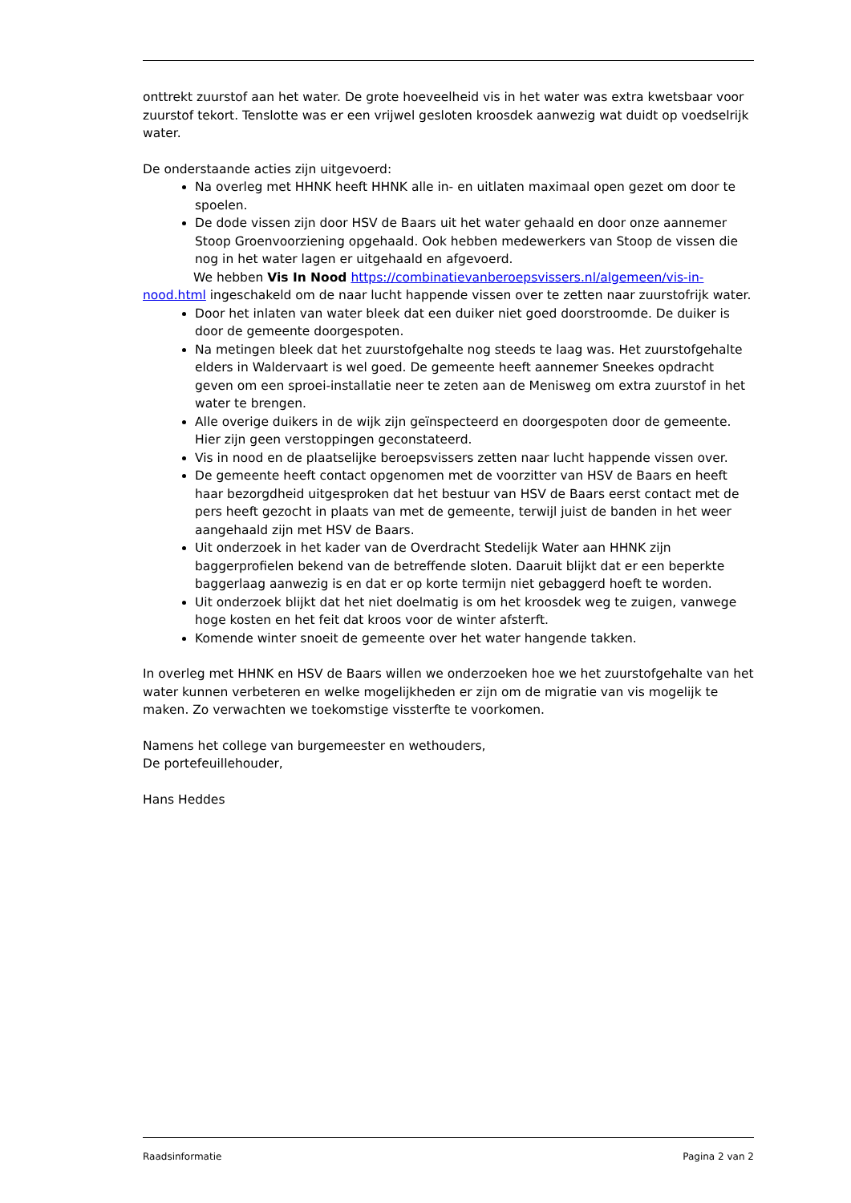onttrekt zuurstof aan het water. De grote hoeveelheid vis in het water was extra kwetsbaar voor zuurstof tekort. Tenslotte was er een vrijwel gesloten kroosdek aanwezig wat duidt op voedselrijk water.
De onderstaande acties zijn uitgevoerd:
Na overleg met HHNK heeft HHNK alle in- en uitlaten maximaal open gezet om door te spoelen.
De dode vissen zijn door HSV de Baars uit het water gehaald en door onze aannemer Stoop Groenvoorziening opgehaald. Ook hebben medewerkers van Stoop de vissen die nog in het water lagen er uitgehaald en afgevoerd.
We hebben Vis In Nood https://combinatievanberoepsvissers.nl/algemeen/vis-in-nood.html ingeschakeld om de naar lucht happende vissen over te zetten naar zuurstofrijk water.
Door het inlaten van water bleek dat een duiker niet goed doorstroomde. De duiker is door de gemeente doorgespoten.
Na metingen bleek dat het zuurstofgehalte nog steeds te laag was. Het zuurstofgehalte elders in Waldervaart is wel goed. De gemeente heeft aannemer Sneekes opdracht geven om een sproei-installatie neer te zeten aan de Menisweg om extra zuurstof in het water te brengen.
Alle overige duikers in de wijk zijn geïnspecteerd en doorgespoten door de gemeente. Hier zijn geen verstoppingen geconstateerd.
Vis in nood en de plaatselijke beroepsvissers zetten naar lucht happende vissen over.
De gemeente heeft contact opgenomen met de voorzitter van HSV de Baars en heeft haar bezorgdheid uitgesproken dat het bestuur van HSV de Baars eerst contact met de pers heeft gezocht in plaats van met de gemeente, terwijl juist de banden in het weer aangehaald zijn met HSV de Baars.
Uit onderzoek in het kader van de Overdracht Stedelijk Water aan HHNK zijn baggerprofielen bekend van de betreffende sloten. Daaruit blijkt dat er een beperkte baggerlaag aanwezig is en dat er op korte termijn niet gebaggerd hoeft te worden.
Uit onderzoek blijkt dat het niet doelmatig is om het kroosdek weg te zuigen, vanwege hoge kosten en het feit dat kroos voor de winter afsterft.
Komende winter snoeit de gemeente over het water hangende takken.
In overleg met HHNK en HSV de Baars willen we onderzoeken hoe we het zuurstofgehalte van het water kunnen verbeteren en welke mogelijkheden er zijn om de migratie van vis mogelijk te maken. Zo verwachten we toekomstige vissterfte te voorkomen.
Namens het college van burgemeester en wethouders,
De portefeuillehouder,
Hans Heddes
Raadsinformatie Pagina 2 van 2